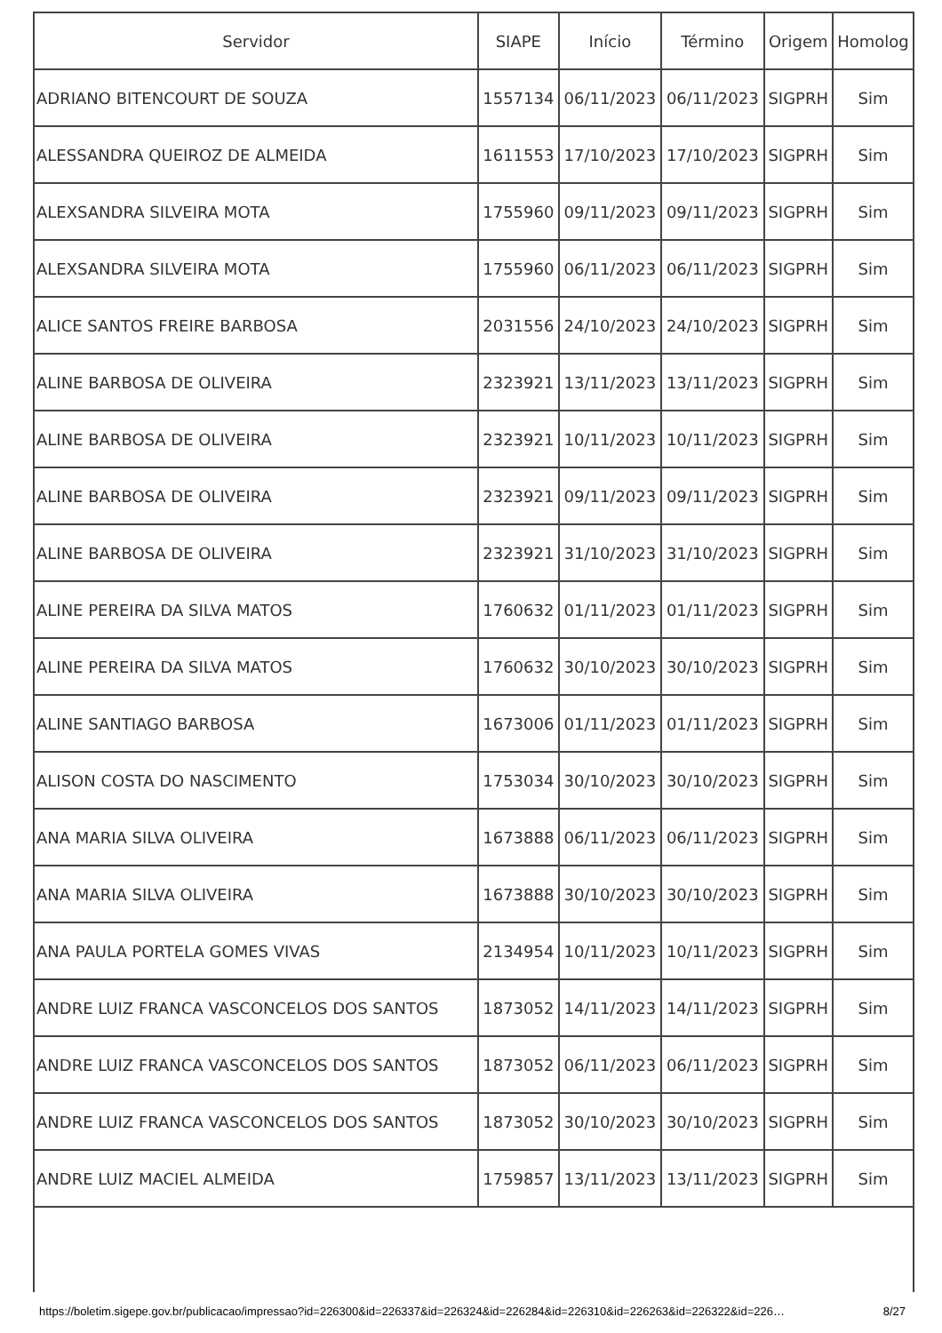| Servidor | SIAPE | Início | Término | Origem | Homolog |
| --- | --- | --- | --- | --- | --- |
| ADRIANO BITENCOURT DE SOUZA | 1557134 | 06/11/2023 | 06/11/2023 | SIGPRH | Sim |
| ALESSANDRA QUEIROZ DE ALMEIDA | 1611553 | 17/10/2023 | 17/10/2023 | SIGPRH | Sim |
| ALEXSANDRA SILVEIRA MOTA | 1755960 | 09/11/2023 | 09/11/2023 | SIGPRH | Sim |
| ALEXSANDRA SILVEIRA MOTA | 1755960 | 06/11/2023 | 06/11/2023 | SIGPRH | Sim |
| ALICE SANTOS FREIRE BARBOSA | 2031556 | 24/10/2023 | 24/10/2023 | SIGPRH | Sim |
| ALINE BARBOSA DE OLIVEIRA | 2323921 | 13/11/2023 | 13/11/2023 | SIGPRH | Sim |
| ALINE BARBOSA DE OLIVEIRA | 2323921 | 10/11/2023 | 10/11/2023 | SIGPRH | Sim |
| ALINE BARBOSA DE OLIVEIRA | 2323921 | 09/11/2023 | 09/11/2023 | SIGPRH | Sim |
| ALINE BARBOSA DE OLIVEIRA | 2323921 | 31/10/2023 | 31/10/2023 | SIGPRH | Sim |
| ALINE PEREIRA DA SILVA MATOS | 1760632 | 01/11/2023 | 01/11/2023 | SIGPRH | Sim |
| ALINE PEREIRA DA SILVA MATOS | 1760632 | 30/10/2023 | 30/10/2023 | SIGPRH | Sim |
| ALINE SANTIAGO BARBOSA | 1673006 | 01/11/2023 | 01/11/2023 | SIGPRH | Sim |
| ALISON COSTA DO NASCIMENTO | 1753034 | 30/10/2023 | 30/10/2023 | SIGPRH | Sim |
| ANA MARIA SILVA OLIVEIRA | 1673888 | 06/11/2023 | 06/11/2023 | SIGPRH | Sim |
| ANA MARIA SILVA OLIVEIRA | 1673888 | 30/10/2023 | 30/10/2023 | SIGPRH | Sim |
| ANA PAULA PORTELA GOMES VIVAS | 2134954 | 10/11/2023 | 10/11/2023 | SIGPRH | Sim |
| ANDRE LUIZ FRANCA VASCONCELOS DOS SANTOS | 1873052 | 14/11/2023 | 14/11/2023 | SIGPRH | Sim |
| ANDRE LUIZ FRANCA VASCONCELOS DOS SANTOS | 1873052 | 06/11/2023 | 06/11/2023 | SIGPRH | Sim |
| ANDRE LUIZ FRANCA VASCONCELOS DOS SANTOS | 1873052 | 30/10/2023 | 30/10/2023 | SIGPRH | Sim |
| ANDRE LUIZ MACIEL ALMEIDA | 1759857 | 13/11/2023 | 13/11/2023 | SIGPRH | Sim |
https://boletim.sigepe.gov.br/publicacao/impressao?id=226300&id=226337&id=226324&id=226284&id=226310&id=226263&id=226322&id=226… 8/27